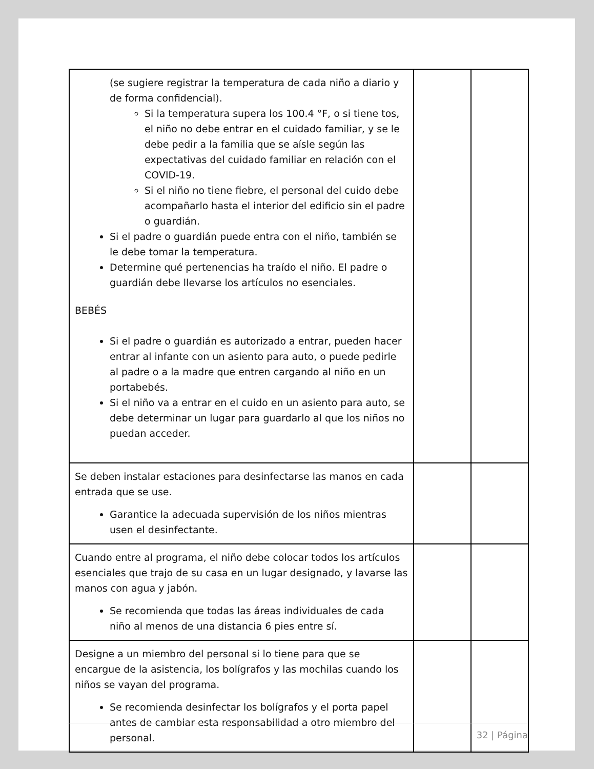| (se sugiere registrar la temperatura de cada niño a diario y de forma confidencial). Si la temperatura supera los 100.4 °F, o si tiene tos, el niño no debe entrar en el cuidado familiar, y se le debe pedir a la familia que se aísle según las expectativas del cuidado familiar en relación con el COVID-19. Si el niño no tiene fiebre, el personal del cuido debe acompañarlo hasta el interior del edificio sin el padre o guardián. Si el padre o guardián puede entra con el niño, también se le debe tomar la temperatura. Determine qué pertenencias ha traído el niño. El padre o guardián debe llevarse los artículos no esenciales. BEBÉS Si el padre o guardián es autorizado a entrar, pueden hacer entrar al infante con un asiento para auto, o puede pedirle al padre o a la madre que entren cargando al niño en un portabebés. Si el niño va a entrar en el cuido en un asiento para auto, se debe determinar un lugar para guardarlo al que los niños no puedan acceder. | | |
| Se deben instalar estaciones para desinfectarse las manos en cada entrada que se use. Garantice la adecuada supervisión de los niños mientras usen el desinfectante. | | |
| Cuando entre al programa, el niño debe colocar todos los artículos esenciales que trajo de su casa en un lugar designado, y lavarse las manos con agua y jabón. Se recomienda que todas las áreas individuales de cada niño al menos de una distancia 6 pies entre sí. | | |
| Designe a un miembro del personal si lo tiene para que se encargue de la asistencia, los bolígrafos y las mochilas cuando los niños se vayan del programa. Se recomienda desinfectar los bolígrafos y el porta papel antes de cambiar esta responsabilidad a otro miembro del personal. | | |
32 | Página